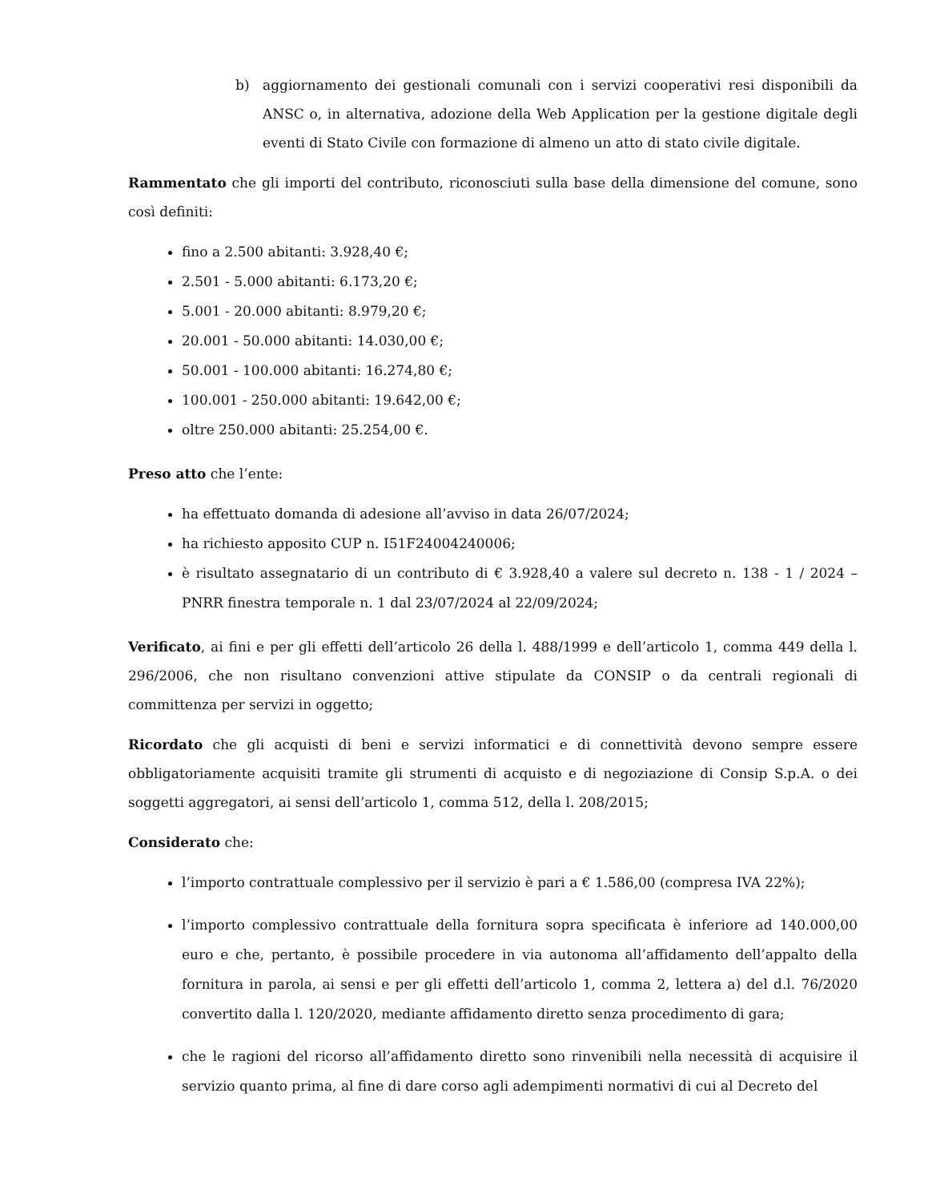b) aggiornamento dei gestionali comunali con i servizi cooperativi resi disponibili da ANSC o, in alternativa, adozione della Web Application per la gestione digitale degli eventi di Stato Civile con formazione di almeno un atto di stato civile digitale.
Rammentato che gli importi del contributo, riconosciuti sulla base della dimensione del comune, sono così definiti:
fino a 2.500 abitanti: 3.928,40 €;
2.501 - 5.000 abitanti: 6.173,20 €;
5.001 - 20.000 abitanti: 8.979,20 €;
20.001 - 50.000 abitanti: 14.030,00 €;
50.001 - 100.000 abitanti: 16.274,80 €;
100.001 - 250.000 abitanti: 19.642,00 €;
oltre 250.000 abitanti: 25.254,00 €.
Preso atto che l’ente:
ha effettuato domanda di adesione all’avviso in data 26/07/2024;
ha richiesto apposito CUP n. I51F24004240006;
è risultato assegnatario di un contributo di € 3.928,40 a valere sul decreto n. 138 - 1 / 2024 – PNRR finestra temporale n. 1 dal 23/07/2024 al 22/09/2024;
Verificato, ai fini e per gli effetti dell’articolo 26 della l. 488/1999 e dell’articolo 1, comma 449 della l. 296/2006, che non risultano convenzioni attive stipulate da CONSIP o da centrali regionali di committenza per servizi in oggetto;
Ricordato che gli acquisti di beni e servizi informatici e di connettività devono sempre essere obbligatoriamente acquisiti tramite gli strumenti di acquisto e di negoziazione di Consip S.p.A. o dei soggetti aggregatori, ai sensi dell’articolo 1, comma 512, della l. 208/2015;
Considerato che:
l’importo contrattuale complessivo per il servizio è pari a € 1.586,00 (compresa IVA 22%);
l’importo complessivo contrattuale della fornitura sopra specificata è inferiore ad 140.000,00 euro e che, pertanto, è possibile procedere in via autonoma all’affidamento dell’appalto della fornitura in parola, ai sensi e per gli effetti dell’articolo 1, comma 2, lettera a) del d.l. 76/2020 convertito dalla l. 120/2020, mediante affidamento diretto senza procedimento di gara;
che le ragioni del ricorso all’affidamento diretto sono rinvenibili nella necessità di acquisire il servizio quanto prima, al fine di dare corso agli adempimenti normativi di cui al Decreto del